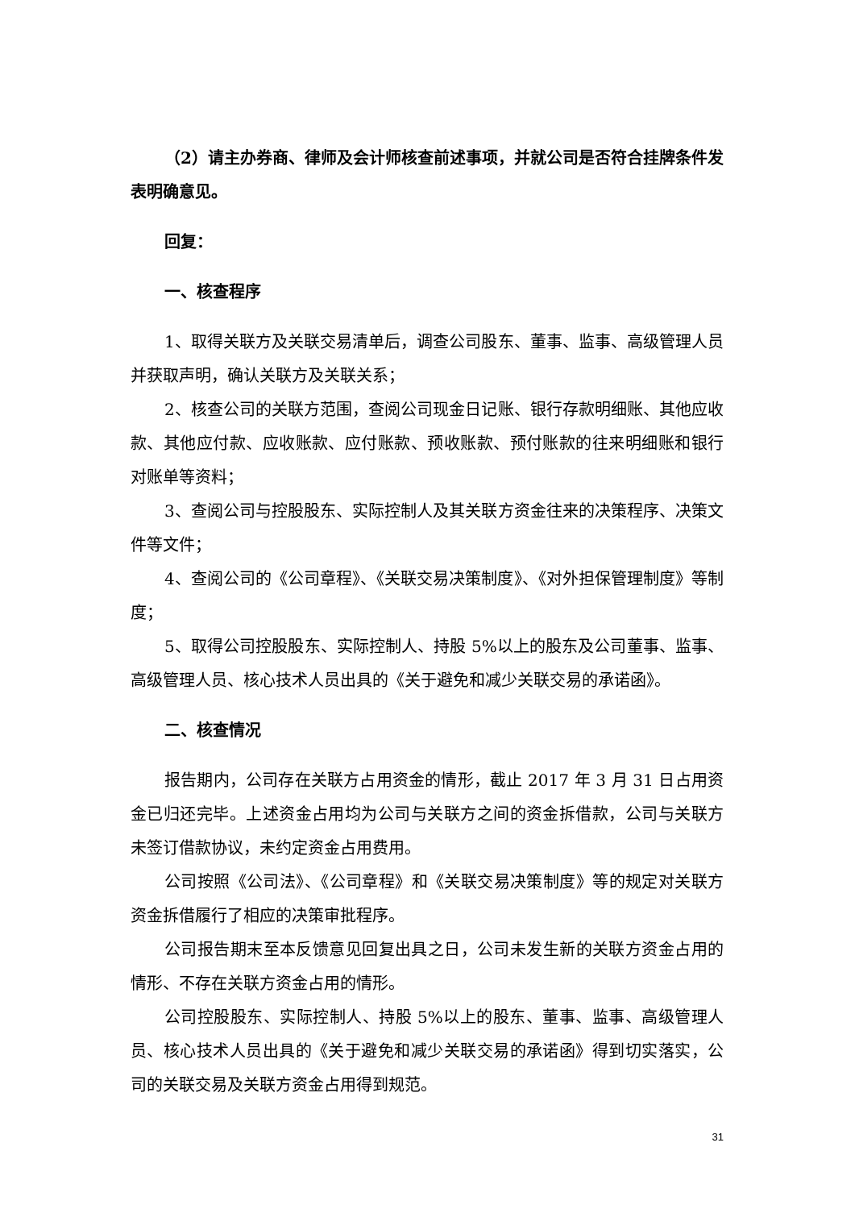（2）请主办券商、律师及会计师核查前述事项，并就公司是否符合挂牌条件发表明确意见。
回复：
一、核查程序
1、取得关联方及关联交易清单后，调查公司股东、董事、监事、高级管理人员并获取声明，确认关联方及关联关系；
2、核查公司的关联方范围，查阅公司现金日记账、银行存款明细账、其他应收款、其他应付款、应收账款、应付账款、预收账款、预付账款的往来明细账和银行对账单等资料；
3、查阅公司与控股股东、实际控制人及其关联方资金往来的决策程序、决策文件等文件；
4、查阅公司的《公司章程》、《关联交易决策制度》、《对外担保管理制度》等制度；
5、取得公司控股股东、实际控制人、持股 5%以上的股东及公司董事、监事、高级管理人员、核心技术人员出具的《关于避免和减少关联交易的承诺函》。
二、核查情况
报告期内，公司存在关联方占用资金的情形，截止 2017 年 3 月 31 日占用资金已归还完毕。上述资金占用均为公司与关联方之间的资金拆借款，公司与关联方未签订借款协议，未约定资金占用费用。
公司按照《公司法》、《公司章程》和《关联交易决策制度》等的规定对关联方资金拆借履行了相应的决策审批程序。
公司报告期末至本反馈意见回复出具之日，公司未发生新的关联方资金占用的情形、不存在关联方资金占用的情形。
公司控股股东、实际控制人、持股 5%以上的股东、董事、监事、高级管理人员、核心技术人员出具的《关于避免和减少关联交易的承诺函》得到切实落实，公司的关联交易及关联方资金占用得到规范。
31